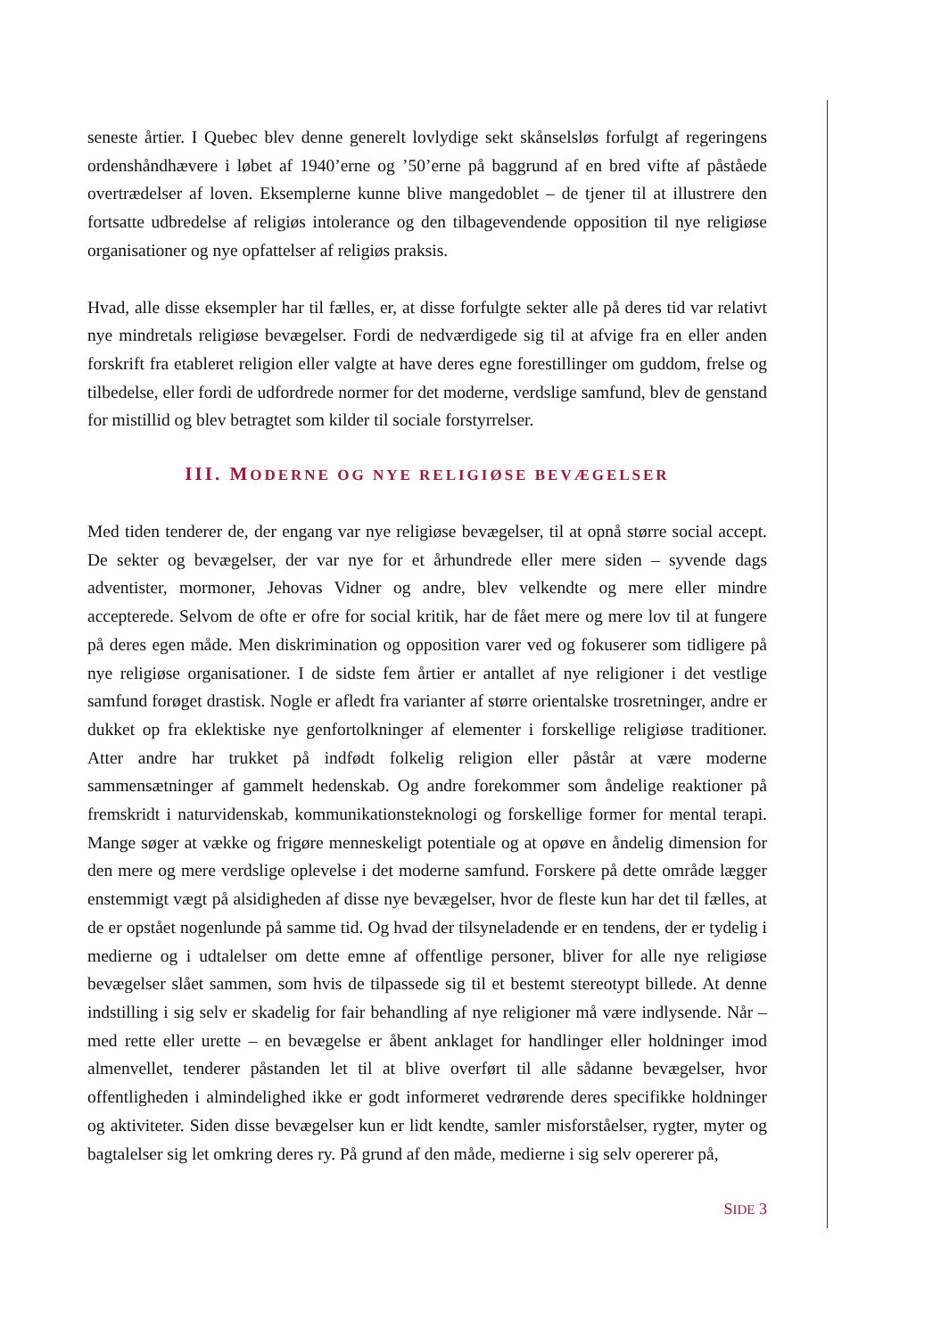seneste årtier. I Quebec blev denne generelt lovlydige sekt skånselsløs forfulgt af regeringens ordenshåndhævere i løbet af 1940’erne og ’50’erne på baggrund af en bred vifte af påståede overtrædelser af loven. Eksemplerne kunne blive mangedoblet – de tjener til at illustrere den fortsatte udbredelse af religiøs intolerance og den tilbagevendende opposition til nye religiøse organisationer og nye opfattelser af religiøs praksis.
Hvad, alle disse eksempler har til fælles, er, at disse forfulgte sekter alle på deres tid var relativt nye mindretals religiøse bevægelser. Fordi de nedværdigede sig til at afvige fra en eller anden forskrift fra etableret religion eller valgte at have deres egne forestillinger om guddom, frelse og tilbedelse, eller fordi de udfordrede normer for det moderne, verdslige samfund, blev de genstand for mistillid og blev betragtet som kilder til sociale forstyrrelser.
III. MODERNE OG NYE RELIGIØSE BEVÆGELSER
Med tiden tenderer de, der engang var nye religiøse bevægelser, til at opnå større social accept. De sekter og bevægelser, der var nye for et århundrede eller mere siden – syvende dags adventister, mormoner, Jehovas Vidner og andre, blev velkendte og mere eller mindre accepterede. Selvom de ofte er ofre for social kritik, har de fået mere og mere lov til at fungere på deres egen måde. Men diskrimination og opposition varer ved og fokuserer som tidligere på nye religiøse organisationer. I de sidste fem årtier er antallet af nye religioner i det vestlige samfund forøget drastisk. Nogle er afledt fra varianter af større orientalske trosretninger, andre er dukket op fra eklektiske nye genfortolkninger af elementer i forskellige religiøse traditioner. Atter andre har trukket på indfødt folkelig religion eller påstår at være moderne sammensætninger af gammelt hedenskab. Og andre forekommer som åndelige reaktioner på fremskridt i naturvidenskab, kommunikationsteknologi og forskellige former for mental terapi. Mange søger at vække og frigøre menneskeligt potentiale og at opøve en åndelig dimension for den mere og mere verdslige oplevelse i det moderne samfund. Forskere på dette område lægger enstemmigt vægt på alsidigheden af disse nye bevægelser, hvor de fleste kun har det til fælles, at de er opstået nogenlunde på samme tid. Og hvad der tilsyneladende er en tendens, der er tydelig i medierne og i udtalelser om dette emne af offentlige personer, bliver for alle nye religiøse bevægelser slået sammen, som hvis de tilpassede sig til et bestemt stereotypt billede. At denne indstilling i sig selv er skadelig for fair behandling af nye religioner må være indlysende. Når – med rette eller urette – en bevægelse er åbent anklaget for handlinger eller holdninger imod almenvellet, tenderer påstanden let til at blive overført til alle sådanne bevægelser, hvor offentligheden i almindelighed ikke er godt informeret vedrørende deres specifikke holdninger og aktiviteter. Siden disse bevægelser kun er lidt kendte, samler misforståelser, rygter, myter og bagtalelser sig let omkring deres ry. På grund af den måde, medierne i sig selv opererer på,
SIDE 3